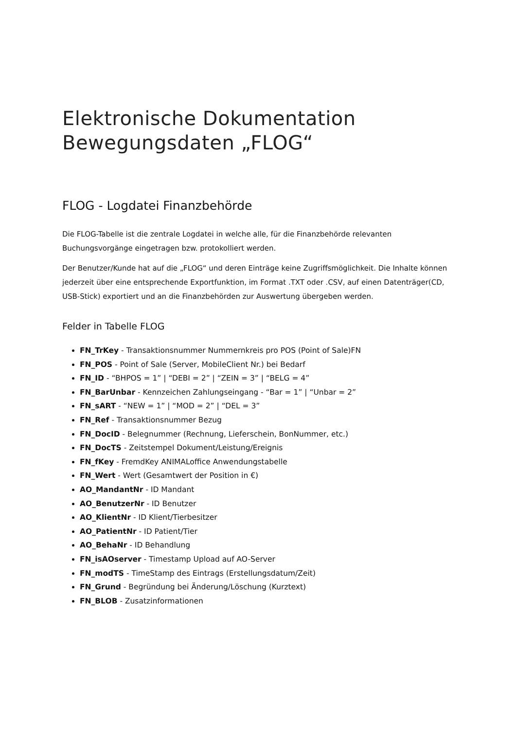Elektronische Dokumentation
Bewegungsdaten „FLOG“
FLOG - Logdatei Finanzbehörde
Die FLOG-Tabelle ist die zentrale Logdatei in welche alle, für die Finanzbehörde relevanten Buchungsvorgänge eingetragen bzw. protokolliert werden.
Der Benutzer/Kunde hat auf die „FLOG“ und deren Einträge keine Zugriffsmöglichkeit. Die Inhalte können jederzeit über eine entsprechende Exportfunktion, im Format .TXT oder .CSV, auf einen Datenträger(CD, USB-Stick) exportiert und an die Finanzbehörden zur Auswertung übergeben werden.
Felder in Tabelle FLOG
FN_TrKey - Transaktionsnummer Nummernkreis pro POS (Point of Sale)FN
FN_POS - Point of Sale (Server, MobileClient Nr.) bei Bedarf
FN_ID - “BHPOS = 1” | “DEBI = 2” | “ZEIN = 3” | “BELG = 4”
FN_BarUnbar - Kennzeichen Zahlungseingang - “Bar = 1” | “Unbar = 2”
FN_sART - “NEW = 1” | “MOD = 2” | “DEL = 3”
FN_Ref - Transaktionsnummer Bezug
FN_DocID - Belegnummer (Rechnung, Lieferschein, BonNummer, etc.)
FN_DocTS - Zeitstempel Dokument/Leistung/Ereignis
FN_fKey - FremdKey ANIMALoffice Anwendungstabelle
FN_Wert - Wert (Gesamtwert der Position in €)
AO_MandantNr - ID Mandant
AO_BenutzerNr - ID Benutzer
AO_KlientNr - ID Klient/Tierbesitzer
AO_PatientNr - ID Patient/Tier
AO_BehaNr - ID Behandlung
FN_isAOserver - Timestamp Upload auf AO-Server
FN_modTS - TimeStamp des Eintrags (Erstellungsdatum/Zeit)
FN_Grund - Begründung bei Änderung/Löschung (Kurztext)
FN_BLOB - Zusatzinformationen